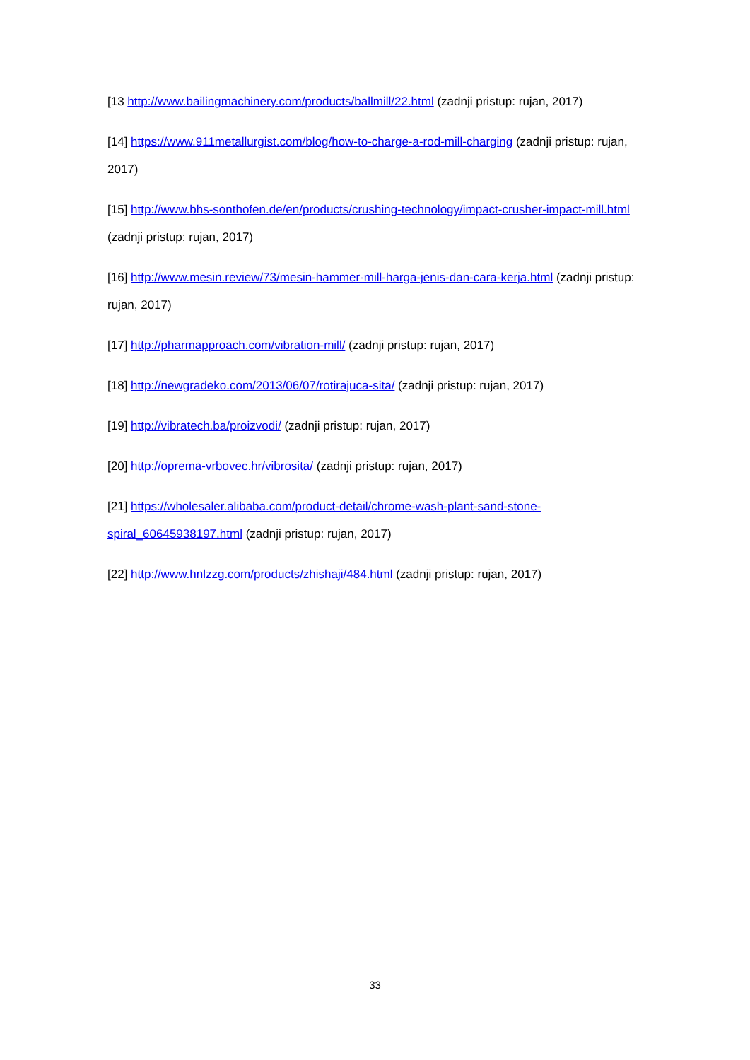[13 http://www.bailingmachinery.com/products/ballmill/22.html (zadnji pristup: rujan, 2017)
[14] https://www.911metallurgist.com/blog/how-to-charge-a-rod-mill-charging (zadnji pristup: rujan, 2017)
[15] http://www.bhs-sonthofen.de/en/products/crushing-technology/impact-crusher-impact-mill.html (zadnji pristup: rujan, 2017)
[16] http://www.mesin.review/73/mesin-hammer-mill-harga-jenis-dan-cara-kerja.html (zadnji pristup: rujan, 2017)
[17] http://pharmapproach.com/vibration-mill/ (zadnji pristup: rujan, 2017)
[18] http://newgradeko.com/2013/06/07/rotirajuca-sita/ (zadnji pristup: rujan, 2017)
[19] http://vibratech.ba/proizvodi/ (zadnji pristup: rujan, 2017)
[20] http://oprema-vrbovec.hr/vibrosita/ (zadnji pristup: rujan, 2017)
[21] https://wholesaler.alibaba.com/product-detail/chrome-wash-plant-sand-stone-spiral_60645938197.html (zadnji pristup: rujan, 2017)
[22] http://www.hnlzzg.com/products/zhishaji/484.html (zadnji pristup: rujan, 2017)
33